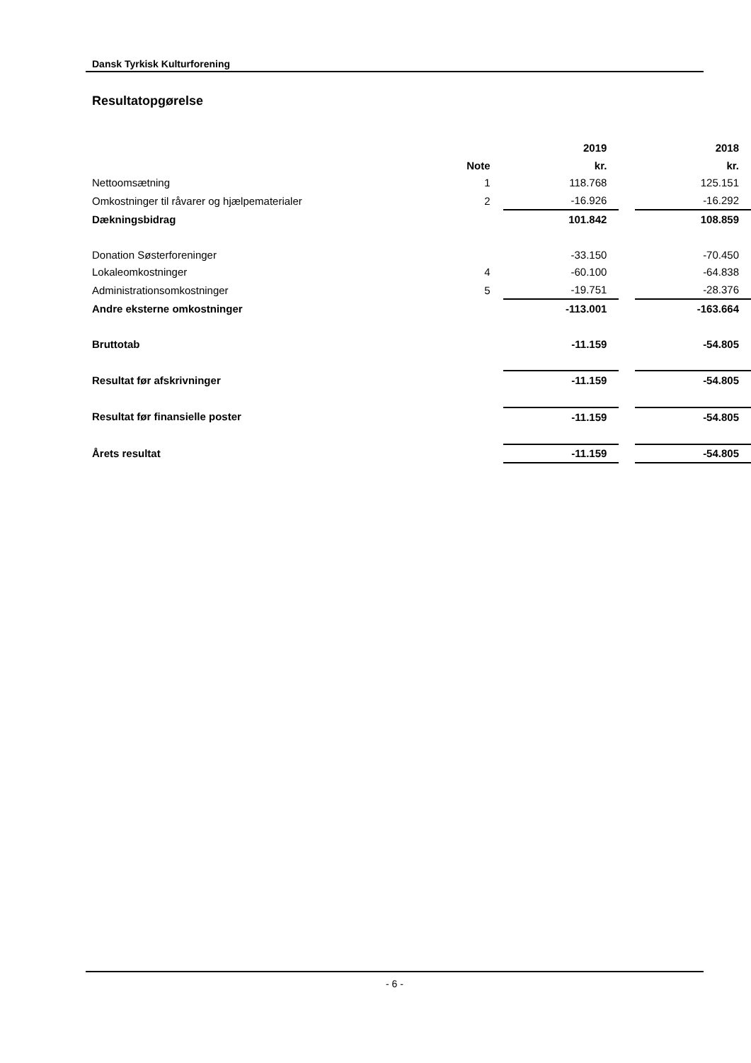Dansk Tyrkisk Kulturforening
Resultatopgørelse
| | | 2019 | | 2018 |
| | Note | kr. | | kr. |
| Nettoomsætning | 1 | 118.768 | | 125.151 |
| Omkostninger til råvarer og hjælpematerialer | 2 | -16.926 | | -16.292 |
| Dækningsbidrag | | 101.842 | | 108.859 |
| Donation Søsterforeninger | | -33.150 | | -70.450 |
| Lokaleomkostninger | 4 | -60.100 | | -64.838 |
| Administrationsomkostninger | 5 | -19.751 | | -28.376 |
| Andre eksterne omkostninger | | -113.001 | | -163.664 |
| Bruttotab | | -11.159 | | -54.805 |
| Resultat før afskrivninger | | -11.159 | | -54.805 |
| Resultat før finansielle poster | | -11.159 | | -54.805 |
| Årets resultat | | -11.159 | | -54.805 |
- 6 -